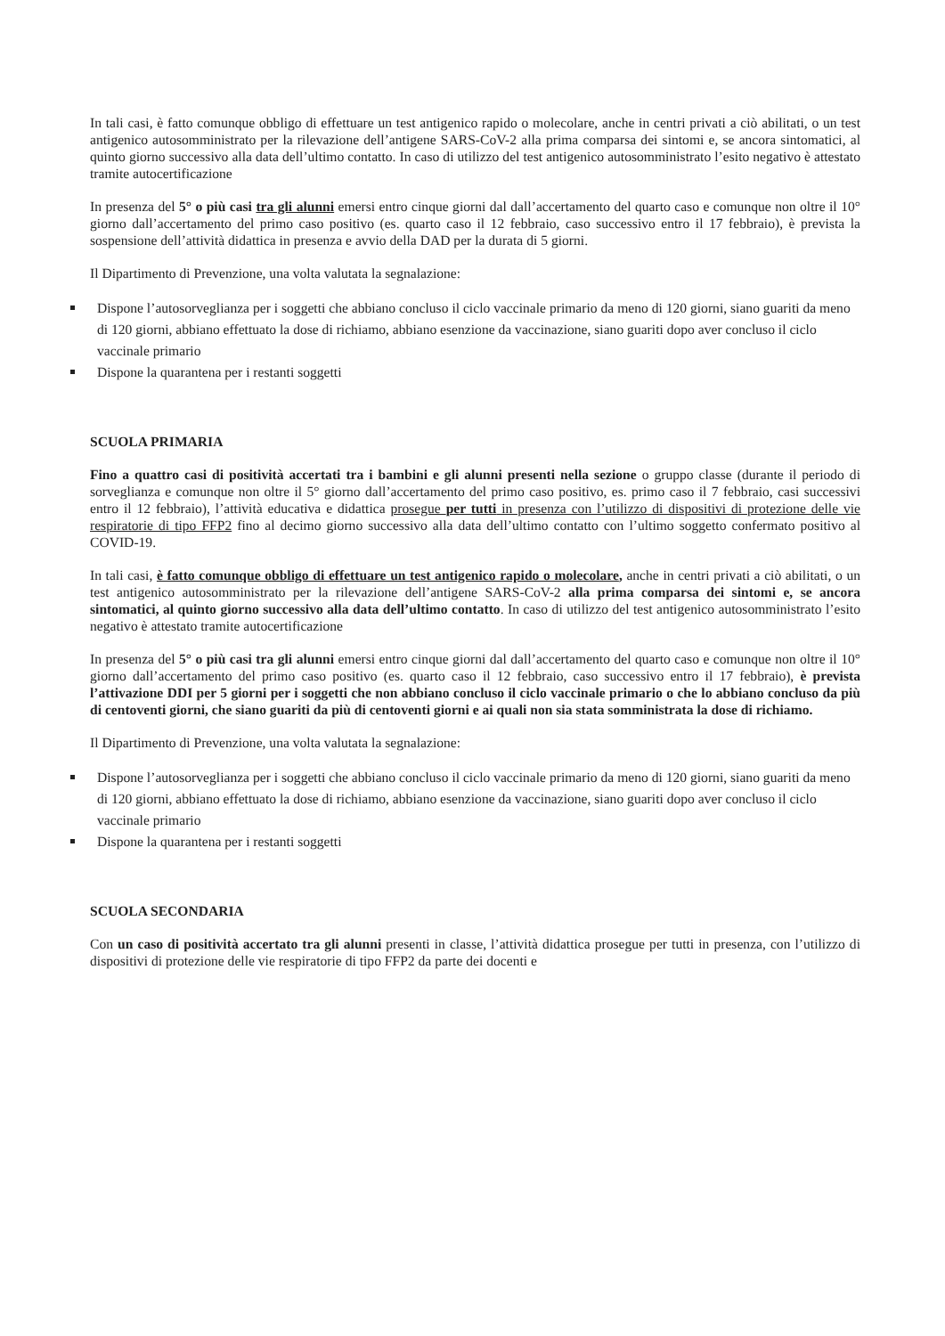In tali casi, è fatto comunque obbligo di effettuare un test antigenico rapido o molecolare, anche in centri privati a ciò abilitati, o un test antigenico autosomministrato per la rilevazione dell’antigene SARS-CoV-2 alla prima comparsa dei sintomi e, se ancora sintomatici, al quinto giorno successivo alla data dell’ultimo contatto. In caso di utilizzo del test antigenico autosomministrato l’esito negativo è attestato tramite autocertificazione
In presenza del 5° o più casi tra gli alunni emersi entro cinque giorni dal dall’accertamento del quarto caso e comunque non oltre il 10° giorno dall’accertamento del primo caso positivo (es. quarto caso il 12 febbraio, caso successivo entro il 17 febbraio), è prevista la sospensione dell’attività didattica in presenza e avvio della DAD per la durata di 5 giorni.
Il Dipartimento di Prevenzione, una volta valutata la segnalazione:
Dispone l’autosorveglianza per i soggetti che abbiano concluso il ciclo vaccinale primario da meno di 120 giorni, siano guariti da meno di 120 giorni, abbiano effettuato la dose di richiamo, abbiano esenzione da vaccinazione, siano guariti dopo aver concluso il ciclo vaccinale primario
Dispone la quarantena per i restanti soggetti
SCUOLA PRIMARIA
Fino a quattro casi di positività accertati tra i bambini e gli alunni presenti nella sezione o gruppo classe (durante il periodo di sorveglianza e comunque non oltre il 5° giorno dall’accertamento del primo caso positivo, es. primo caso il 7 febbraio, casi successivi entro il 12 febbraio), l’attività educativa e didattica prosegue per tutti in presenza con l’utilizzo di dispositivi di protezione delle vie respiratorie di tipo FFP2 fino al decimo giorno successivo alla data dell’ultimo contatto con l’ultimo soggetto confermato positivo al COVID-19.
In tali casi, è fatto comunque obbligo di effettuare un test antigenico rapido o molecolare, anche in centri privati a ciò abilitati, o un test antigenico autosomministrato per la rilevazione dell’antigene SARS-CoV-2 alla prima comparsa dei sintomi e, se ancora sintomatici, al quinto giorno successivo alla data dell’ultimo contatto. In caso di utilizzo del test antigenico autosomministrato l’esito negativo è attestato tramite autocertificazione
In presenza del 5° o più casi tra gli alunni emersi entro cinque giorni dal dall’accertamento del quarto caso e comunque non oltre il 10° giorno dall’accertamento del primo caso positivo (es. quarto caso il 12 febbraio, caso successivo entro il 17 febbraio), è prevista l’attivazione DDI per 5 giorni per i soggetti che non abbiano concluso il ciclo vaccinale primario o che lo abbiano concluso da più di centoventi giorni, che siano guariti da più di centoventi giorni e ai quali non sia stata somministrata la dose di richiamo.
Il Dipartimento di Prevenzione, una volta valutata la segnalazione:
Dispone l’autosorveglianza per i soggetti che abbiano concluso il ciclo vaccinale primario da meno di 120 giorni, siano guariti da meno di 120 giorni, abbiano effettuato la dose di richiamo, abbiano esenzione da vaccinazione, siano guariti dopo aver concluso il ciclo vaccinale primario
Dispone la quarantena per i restanti soggetti
SCUOLA SECONDARIA
Con un caso di positività accertato tra gli alunni presenti in classe, l’attività didattica prosegue per tutti in presenza, con l’utilizzo di dispositivi di protezione delle vie respiratorie di tipo FFP2 da parte dei docenti e